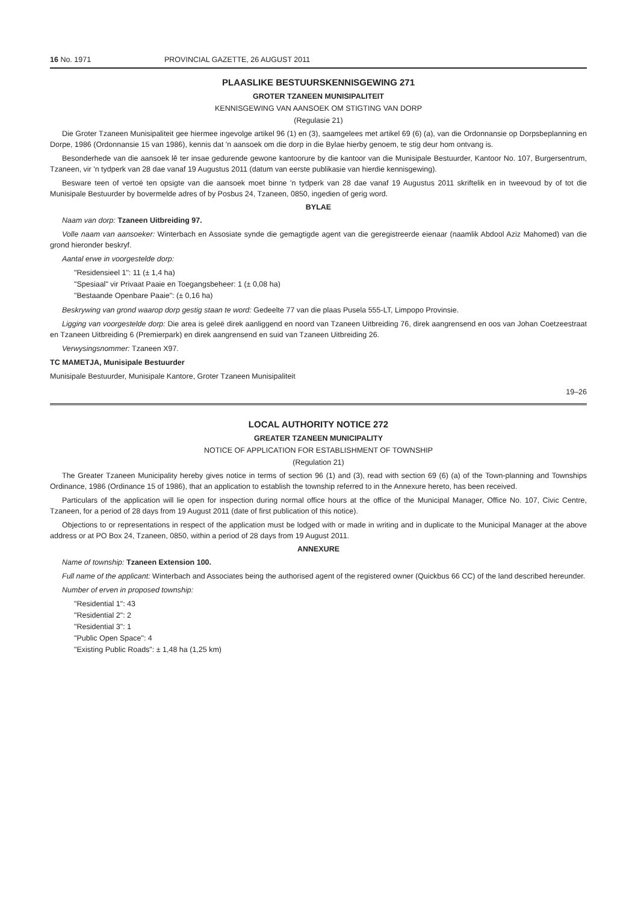16 No. 1971 PROVINCIAL GAZETTE, 26 AUGUST 2011
PLAASLIKE BESTUURSKENNISGEWING 271
GROTER TZANEEN MUNISIPALITEIT
KENNISGEWING VAN AANSOEK OM STIGTING VAN DORP
(Regulasie 21)
Die Groter Tzaneen Munisipaliteit gee hiermee ingevolge artikel 96 (1) en (3), saamgelees met artikel 69 (6) (a), van die Ordonnansie op Dorpsbeplanning en Dorpe, 1986 (Ordonnansie 15 van 1986), kennis dat 'n aansoek om die dorp in die Bylae hierby genoem, te stig deur hom ontvang is.
Besonderhede van die aansoek lê ter insae gedurende gewone kantoorure by die kantoor van die Munisipale Bestuurder, Kantoor No. 107, Burgersentrum, Tzaneen, vir 'n tydperk van 28 dae vanaf 19 Augustus 2011 (datum van eerste publikasie van hierdie kennisgewing).
Besware teen of vertoë ten opsigte van die aansoek moet binne 'n tydperk van 28 dae vanaf 19 Augustus 2011 skriftelik en in tweevoud by of tot die Munisipale Bestuurder by bovermelde adres of by Posbus 24, Tzaneen, 0850, ingedien of gerig word.
BYLAE
Naam van dorp: Tzaneen Uitbreiding 97.
Volle naam van aansoeker: Winterbach en Assosiate synde die gemagtigde agent van die geregistreerde eienaar (naamlik Abdool Aziz Mahomed) van die grond hieronder beskryf.
Aantal erwe in voorgestelde dorp:
"Residensieel 1": 11 (± 1,4 ha)
"Spesiaal" vir Privaat Paaie en Toegangsbeheer: 1 (± 0,08 ha)
"Bestaande Openbare Paaie": (± 0,16 ha)
Beskrywing van grond waarop dorp gestig staan te word: Gedeelte 77 van die plaas Pusela 555-LT, Limpopo Provinsie.
Ligging van voorgestelde dorp: Die area is geleë direk aanliggend en noord van Tzaneen Uitbreiding 76, direk aangrensend en oos van Johan Coetzeestraat en Tzaneen Uitbreiding 6 (Premierpark) en direk aangrensend en suid van Tzaneen Uitbreiding 26.
Verwysingsnommer: Tzaneen X97.
TC MAMETJA, Munisipale Bestuurder
Munisipale Bestuurder, Munisipale Kantore, Groter Tzaneen Munisipaliteit
19–26
LOCAL AUTHORITY NOTICE 272
GREATER TZANEEN MUNICIPALITY
NOTICE OF APPLICATION FOR ESTABLISHMENT OF TOWNSHIP
(Regulation 21)
The Greater Tzaneen Municipality hereby gives notice in terms of section 96 (1) and (3), read with section 69 (6) (a) of the Town-planning and Townships Ordinance, 1986 (Ordinance 15 of 1986), that an application to establish the township referred to in the Annexure hereto, has been received.
Particulars of the application will lie open for inspection during normal office hours at the office of the Municipal Manager, Office No. 107, Civic Centre, Tzaneen, for a period of 28 days from 19 August 2011 (date of first publication of this notice).
Objections to or representations in respect of the application must be lodged with or made in writing and in duplicate to the Municipal Manager at the above address or at PO Box 24, Tzaneen, 0850, within a period of 28 days from 19 August 2011.
ANNEXURE
Name of township: Tzaneen Extension 100.
Full name of the applicant: Winterbach and Associates being the authorised agent of the registered owner (Quickbus 66 CC) of the land described hereunder.
Number of erven in proposed township:
"Residential 1": 43
"Residential 2": 2
"Residential 3": 1
"Public Open Space": 4
"Existing Public Roads": ± 1,48 ha (1,25 km)